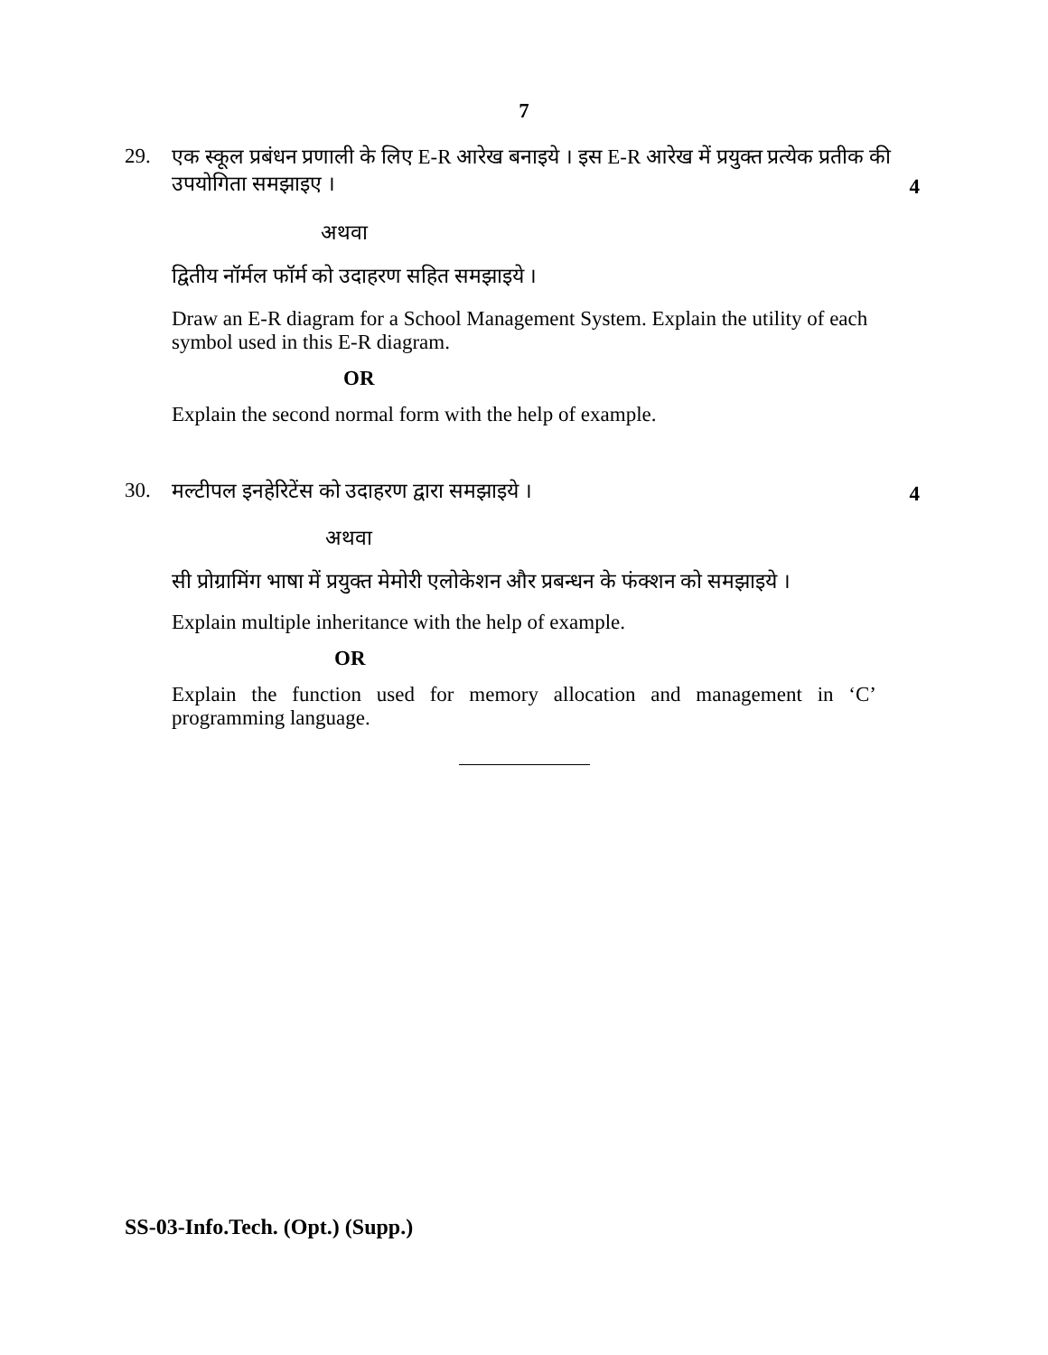7
29. एक स्कूल प्रबंधन प्रणाली के लिए E-R आरेख बनाइये । इस E-R आरेख में प्रयुक्त प्रत्येक प्रतीक की उपयोगिता समझाइए ।
4
अथवा
द्वितीय नॉर्मल फॉर्म को उदाहरण सहित समझाइये ।
Draw an E-R diagram for a School Management System. Explain the utility of each symbol used in this E-R diagram.
OR
Explain the second normal form with the help of example.
30. मल्टीपल इनहेरिटेंस को उदाहरण द्वारा समझाइये ।
4
अथवा
सी प्रोग्रामिंग भाषा में प्रयुक्त मेमोरी एलोकेशन और प्रबन्धन के फंक्शन को समझाइये ।
Explain multiple inheritance with the help of example.
OR
Explain the function used for memory allocation and management in ‘C’ programming language.
SS-03-Info.Tech. (Opt.) (Supp.)